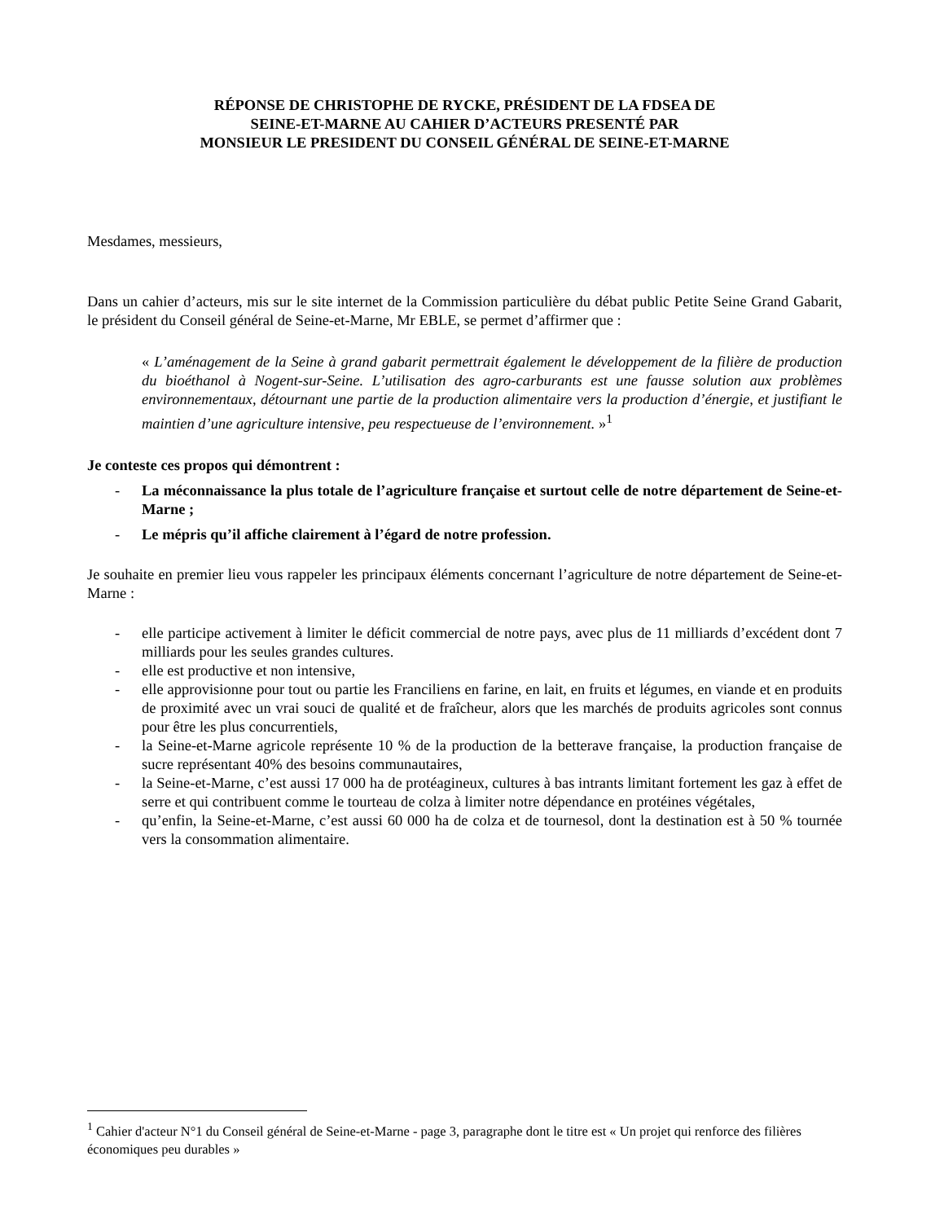RÉPONSE DE CHRISTOPHE DE RYCKE, PRÉSIDENT DE LA FDSEA DE
SEINE-ET-MARNE AU CAHIER D’ACTEURS PRESENTÉ PAR
MONSIEUR LE PRESIDENT DU CONSEIL GÉNÉRAL DE SEINE-ET-MARNE
Mesdames, messieurs,
Dans un cahier d’acteurs, mis sur le site internet de la Commission particulière du débat public Petite Seine Grand Gabarit, le président du Conseil général de Seine-et-Marne, Mr EBLE, se permet d’affirmer que :
« L’aménagement de la Seine à grand gabarit permettrait également le développement de la filière de production du bioéthanol à Nogent-sur-Seine. L’utilisation des agro-carburants est une fausse solution aux problèmes environnementaux, détournant une partie de la production alimentaire vers la production d’énergie, et justifiant le maintien d’une agriculture intensive, peu respectueuse de l’environnement. »<sup>1</sup>
Je conteste ces propos qui démontrent :
- La méconnaissance la plus totale de l’agriculture française et surtout celle de notre département de Seine-et-Marne ;
- Le mépris qu’il affiche clairement à l’égard de notre profession.
Je souhaite en premier lieu vous rappeler les principaux éléments concernant l’agriculture de notre département de Seine-et-Marne :
- elle participe activement à limiter le déficit commercial de notre pays, avec plus de 11 milliards d’excédent dont 7 milliards pour les seules grandes cultures.
- elle est productive et non intensive,
- elle approvisionne pour tout ou partie les Franciliens en farine, en lait, en fruits et légumes, en viande et en produits de proximité avec un vrai souci de qualité et de fraîcheur, alors que les marchés de produits agricoles sont connus pour être les plus concurrentiels,
- la Seine-et-Marne agricole représente 10 % de la production de la betterave française, la production française de sucre représentant 40% des besoins communautaires,
- la Seine-et-Marne, c’est aussi 17 000 ha de protéagineux, cultures à bas intrants limitant fortement les gaz à effet de serre et qui contribuent comme le tourteau de colza à limiter notre dépendance en protéines végétales,
- qu’enfin, la Seine-et-Marne, c’est aussi 60 000 ha de colza et de tournesol, dont la destination est à 50 % tournée vers la consommation alimentaire.
<sup>1</sup> Cahier d'acteur N°1 du Conseil général de Seine-et-Marne - page 3, paragraphe dont le titre est « Un projet qui renforce des filières économiques peu durables »